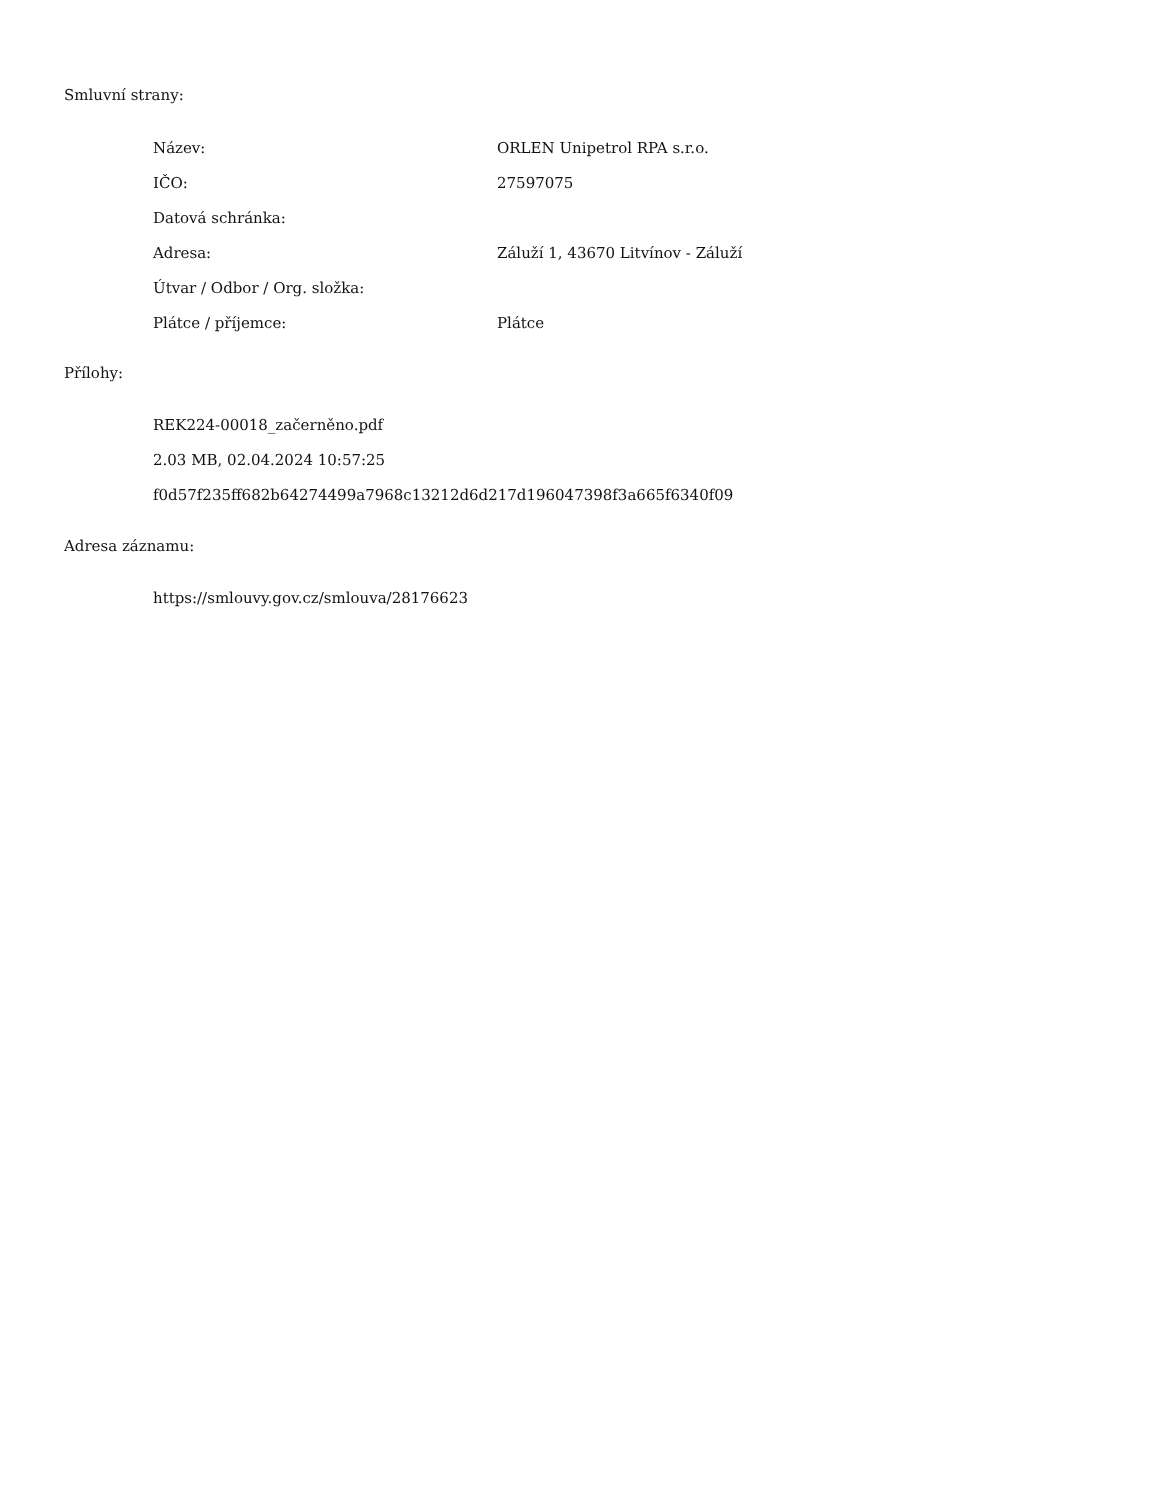Smluvní strany:
| Název: | ORLEN Unipetrol RPA s.r.o. |
| IČO: | 27597075 |
| Datová schránka: | |
| Adresa: | Záluží 1, 43670 Litvínov - Záluží |
| Útvar / Odbor / Org. složka: | |
| Plátce / příjemce: | Plátce |
Přílohy:
REK224-00018_začerněno.pdf
2.03 MB, 02.04.2024 10:57:25
f0d57f235ff682b64274499a7968c13212d6d217d196047398f3a665f6340f09
Adresa záznamu:
https://smlouvy.gov.cz/smlouva/28176623